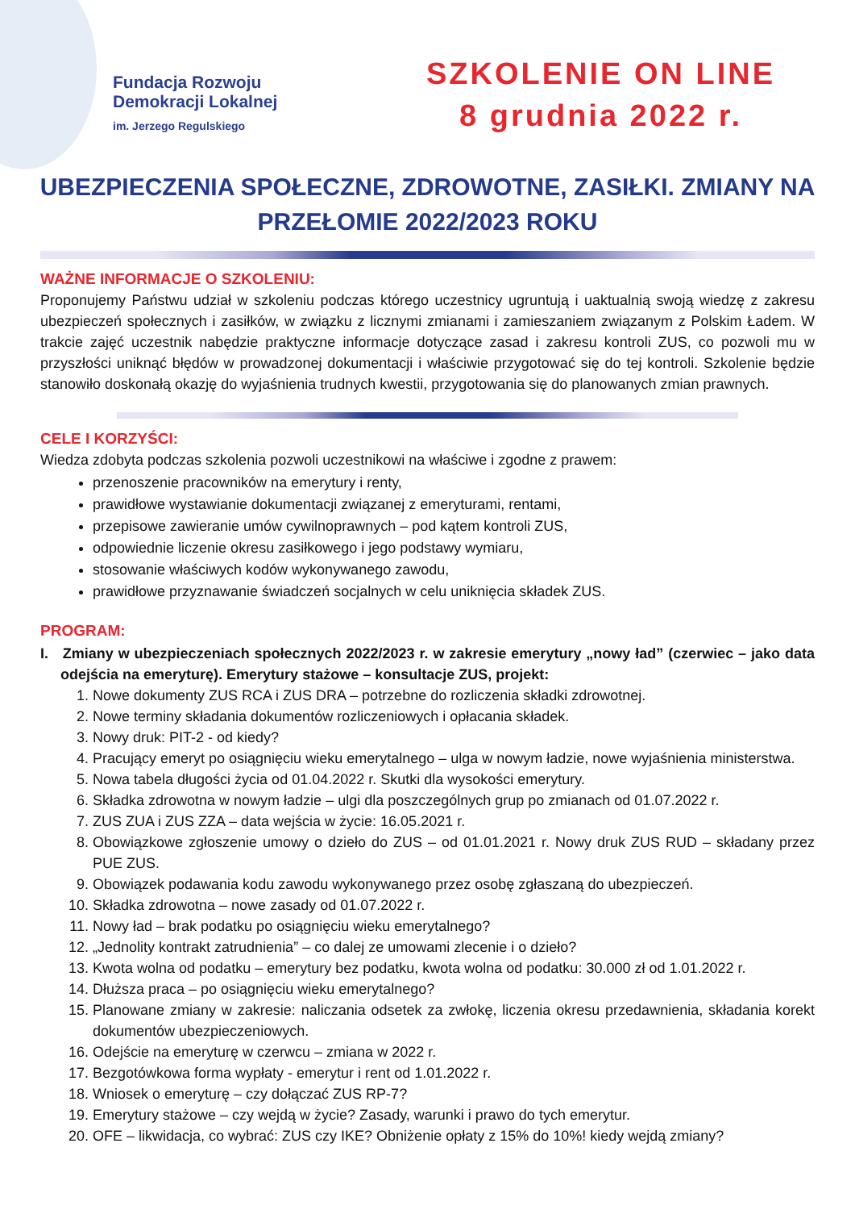Fundacja Rozwoju
Demokracji Lokalnej
im. Jerzego Regulskiego
SZKOLENIE ON LINE
8 grudnia 2022 r.
UBEZPIECZENIA SPOŁECZNE, ZDROWOTNE, ZASIŁKI. ZMIANY NA PRZEŁOMIE 2022/2023 ROKU
WAŻNE INFORMACJE O SZKOLENIU:
Proponujemy Państwu udział w szkoleniu podczas którego uczestnicy ugruntują i uaktualnią swoją wiedzę z zakresu ubezpieczeń społecznych i zasiłków, w związku z licznymi zmianami i zamieszaniem związanym z Polskim Ładem. W trakcie zajęć uczestnik nabędzie praktyczne informacje dotyczące zasad i zakresu kontroli ZUS, co pozwoli mu w przyszłości uniknąć błędów w prowadzonej dokumentacji i właściwie przygotować się do tej kontroli. Szkolenie będzie stanowiło doskonałą okazję do wyjaśnienia trudnych kwestii, przygotowania się do planowanych zmian prawnych.
CELE I KORZYŚCI:
Wiedza zdobyta podczas szkolenia pozwoli uczestnikowi na właściwe i zgodne z prawem:
przenoszenie pracowników na emerytury i renty,
prawidłowe wystawianie dokumentacji związanej z emeryturami, rentami,
przepisowe zawieranie umów cywilnoprawnych – pod kątem kontroli ZUS,
odpowiednie liczenie okresu zasiłkowego i jego podstawy wymiaru,
stosowanie właściwych kodów wykonywanego zawodu,
prawidłowe przyznawanie świadczeń socjalnych w celu uniknięcia składek ZUS.
PROGRAM:
I. Zmiany w ubezpieczeniach społecznych 2022/2023 r. w zakresie emerytury „nowy ład” (czerwiec – jako data odejścia na emeryturę). Emerytury stażowe – konsultacje ZUS, projekt:
1. Nowe dokumenty ZUS RCA i ZUS DRA – potrzebne do rozliczenia składki zdrowotnej.
2. Nowe terminy składania dokumentów rozliczeniowych i opłacania składek.
3. Nowy druk: PIT-2 - od kiedy?
4. Pracujący emeryt po osiągnięciu wieku emerytalnego – ulga w nowym ładzie, nowe wyjaśnienia ministerstwa.
5. Nowa tabela długości życia od 01.04.2022 r. Skutki dla wysokości emerytury.
6. Składka zdrowotna w nowym ładzie – ulgi dla poszczególnych grup po zmianach od 01.07.2022 r.
7. ZUS ZUA i ZUS ZZA – data wejścia w życie: 16.05.2021 r.
8. Obowiązkowe zgłoszenie umowy o dzieło do ZUS – od 01.01.2021 r. Nowy druk ZUS RUD – składany przez PUE ZUS.
9. Obowiązek podawania kodu zawodu wykonywanego przez osobę zgłaszaną do ubezpieczeń.
10. Składka zdrowotna – nowe zasady od 01.07.2022 r.
11. Nowy ład – brak podatku po osiągnięciu wieku emerytalnego?
12. „Jednolity kontrakt zatrudnienia” – co dalej ze umowami zlecenie i o dzieło?
13. Kwota wolna od podatku – emerytury bez podatku, kwota wolna od podatku: 30.000 zł od 1.01.2022 r.
14. Dłuższa praca – po osiągnięciu wieku emerytalnego?
15. Planowane zmiany w zakresie: naliczania odsetek za zwłokę, liczenia okresu przedawnienia, składania korekt dokumentów ubezpieczeniowych.
16. Odejście na emeryturę w czerwcu – zmiana w 2022 r.
17. Bezgotówkowa forma wypłaty - emerytur i rent od 1.01.2022 r.
18. Wniosek o emeryturę – czy dołączać ZUS RP-7?
19. Emerytury stażowe – czy wejdą w życie? Zasady, warunki i prawo do tych emerytur.
20. OFE – likwidacja, co wybrać: ZUS czy IKE? Obniżenie opłaty z 15% do 10%! kiedy wejdą zmiany?